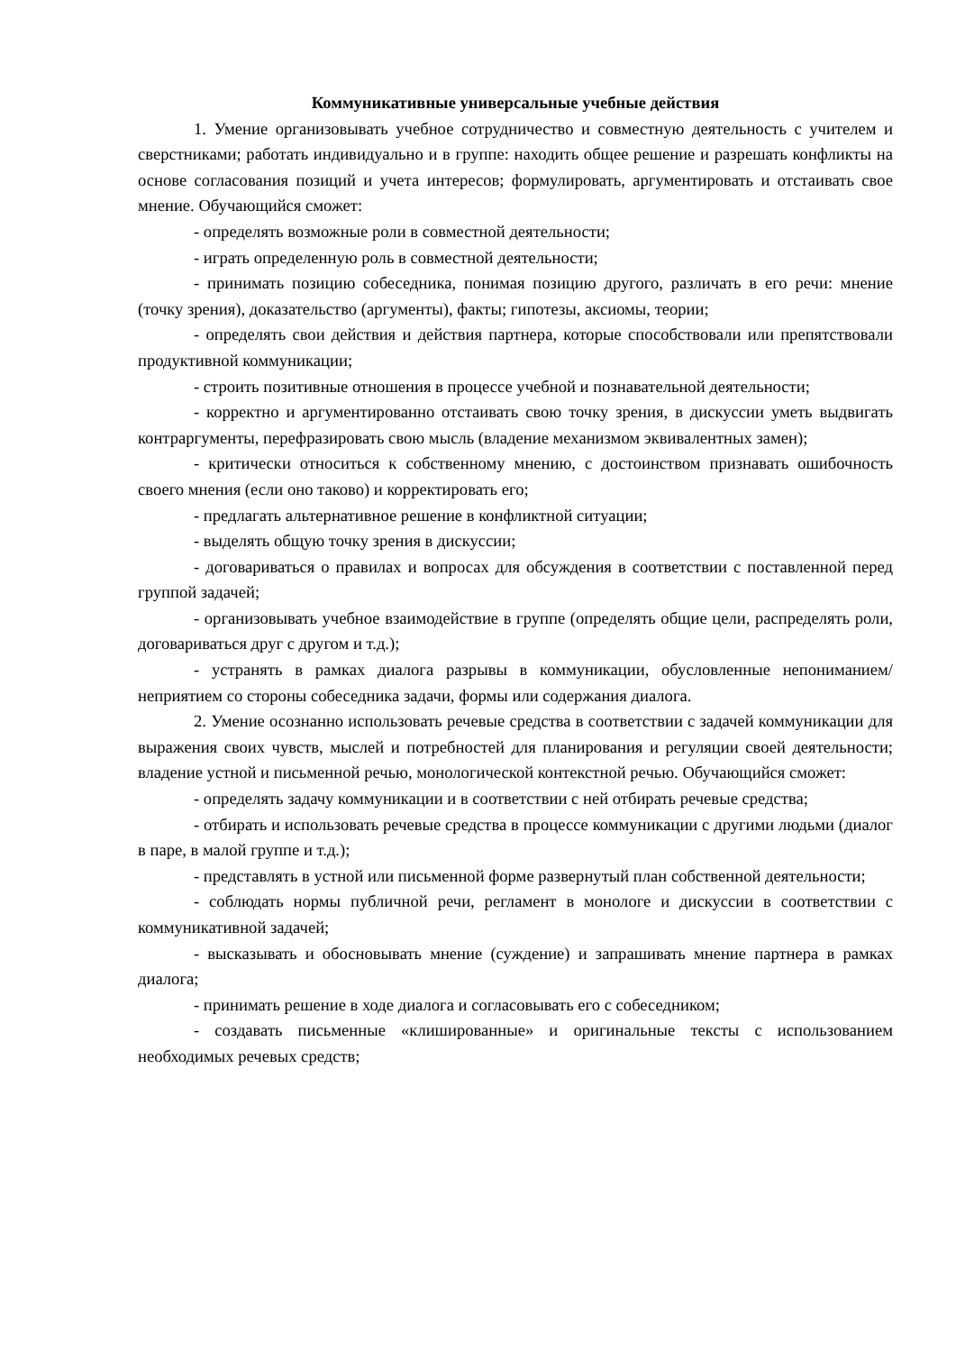Коммуникативные универсальные учебные действия
1. Умение организовывать учебное сотрудничество и совместную деятельность с учителем и сверстниками; работать индивидуально и в группе: находить общее решение и разрешать конфликты на основе согласования позиций и учета интересов; формулировать, аргументировать и отстаивать свое мнение. Обучающийся сможет:
- определять возможные роли в совместной деятельности;
- играть определенную роль в совместной деятельности;
- принимать позицию собеседника, понимая позицию другого, различать в его речи: мнение (точку зрения), доказательство (аргументы), факты; гипотезы, аксиомы, теории;
- определять свои действия и действия партнера, которые способствовали или препятствовали продуктивной коммуникации;
- строить позитивные отношения в процессе учебной и познавательной деятельности;
- корректно и аргументированно отстаивать свою точку зрения, в дискуссии уметь выдвигать контраргументы, перефразировать свою мысль (владение механизмом эквивалентных замен);
- критически относиться к собственному мнению, с достоинством признавать ошибочность своего мнения (если оно таково) и корректировать его;
- предлагать альтернативное решение в конфликтной ситуации;
- выделять общую точку зрения в дискуссии;
- договариваться о правилах и вопросах для обсуждения в соответствии с поставленной перед группой задачей;
- организовывать учебное взаимодействие в группе (определять общие цели, распределять роли, договариваться друг с другом и т.д.);
- устранять в рамках диалога разрывы в коммуникации, обусловленные непониманием/неприятием со стороны собеседника задачи, формы или содержания диалога.
2. Умение осознанно использовать речевые средства в соответствии с задачей коммуникации для выражения своих чувств, мыслей и потребностей для планирования и регуляции своей деятельности; владение устной и письменной речью, монологической контекстной речью. Обучающийся сможет:
- определять задачу коммуникации и в соответствии с ней отбирать речевые средства;
- отбирать и использовать речевые средства в процессе коммуникации с другими людьми (диалог в паре, в малой группе и т.д.);
- представлять в устной или письменной форме развернутый план собственной деятельности;
- соблюдать нормы публичной речи, регламент в монологе и дискуссии в соответствии с коммуникативной задачей;
- высказывать и обосновывать мнение (суждение) и запрашивать мнение партнера в рамках диалога;
- принимать решение в ходе диалога и согласовывать его с собеседником;
- создавать письменные «клишированные» и оригинальные тексты с использованием необходимых речевых средств;